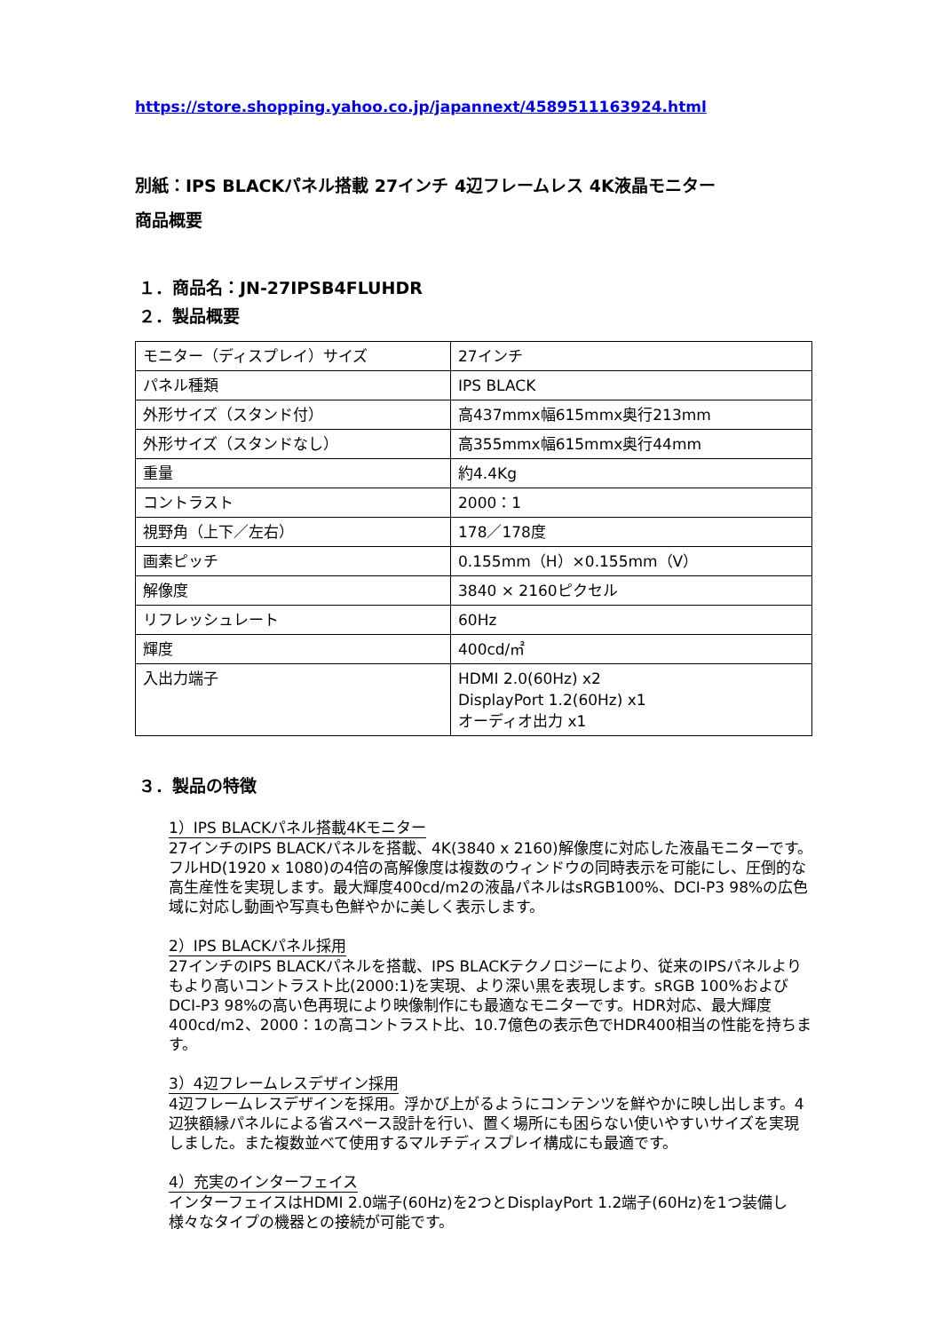https://store.shopping.yahoo.co.jp/japannext/4589511163924.html
別紙：IPS BLACKパネル搭載 27インチ 4辺フレームレス 4K液晶モニター
商品概要
１．商品名：JN-27IPSB4FLUHDR
２．製品概要
| モニター（ディスプレイ）サイズ | 27インチ |
| パネル種類 | IPS BLACK |
| 外形サイズ（スタンド付） | 高437mmx幅615mmx奥行213mm |
| 外形サイズ（スタンドなし） | 高355mmx幅615mmx奥行44mm |
| 重量 | 約4.4Kg |
| コントラスト | 2000：1 |
| 視野角（上下／左右） | 178／178度 |
| 画素ピッチ | 0.155mm（H）×0.155mm（V） |
| 解像度 | 3840 × 2160ピクセル |
| リフレッシュレート | 60Hz |
| 輝度 | 400cd/㎡ |
| 入出力端子 | HDMI 2.0(60Hz) x2 DisplayPort 1.2(60Hz) x1 オーディオ出力 x1 |
３．製品の特徴
1）IPS BLACKパネル搭載4Kモニター
27インチのIPS BLACKパネルを搭載、4K(3840 x 2160)解像度に対応した液晶モニターです。フルHD(1920 x 1080)の4倍の高解像度は複数のウィンドウの同時表示を可能にし、圧倒的な高生産性を実現します。最大輝度400cd/m2の液晶パネルはsRGB100%、DCI-P3 98%の広色域に対応し動画や写真も色鮮やかに美しく表示します。
2）IPS BLACKパネル採用
27インチのIPS BLACKパネルを搭載、IPS BLACKテクノロジーにより、従来のIPSパネルよりもより高いコントラスト比(2000:1)を実現、より深い黒を表現します。sRGB 100%およびDCI-P3 98%の高い色再現により映像制作にも最適なモニターです。HDR対応、最大輝度400cd/m2、2000：1の高コントラスト比、10.7億色の表示色でHDR400相当の性能を持ちます。
3）4辺フレームレスデザイン採用
4辺フレームレスデザインを採用。浮かび上がるようにコンテンツを鮮やかに映し出します。4辺狭額縁パネルによる省スペース設計を行い、置く場所にも困らない使いやすいサイズを実現しました。また複数並べて使用するマルチディスプレイ構成にも最適です。
4）充実のインターフェイス
インターフェイスはHDMI 2.0端子(60Hz)を2つとDisplayPort 1.2端子(60Hz)を1つ装備し様々なタイプの機器との接続が可能です。